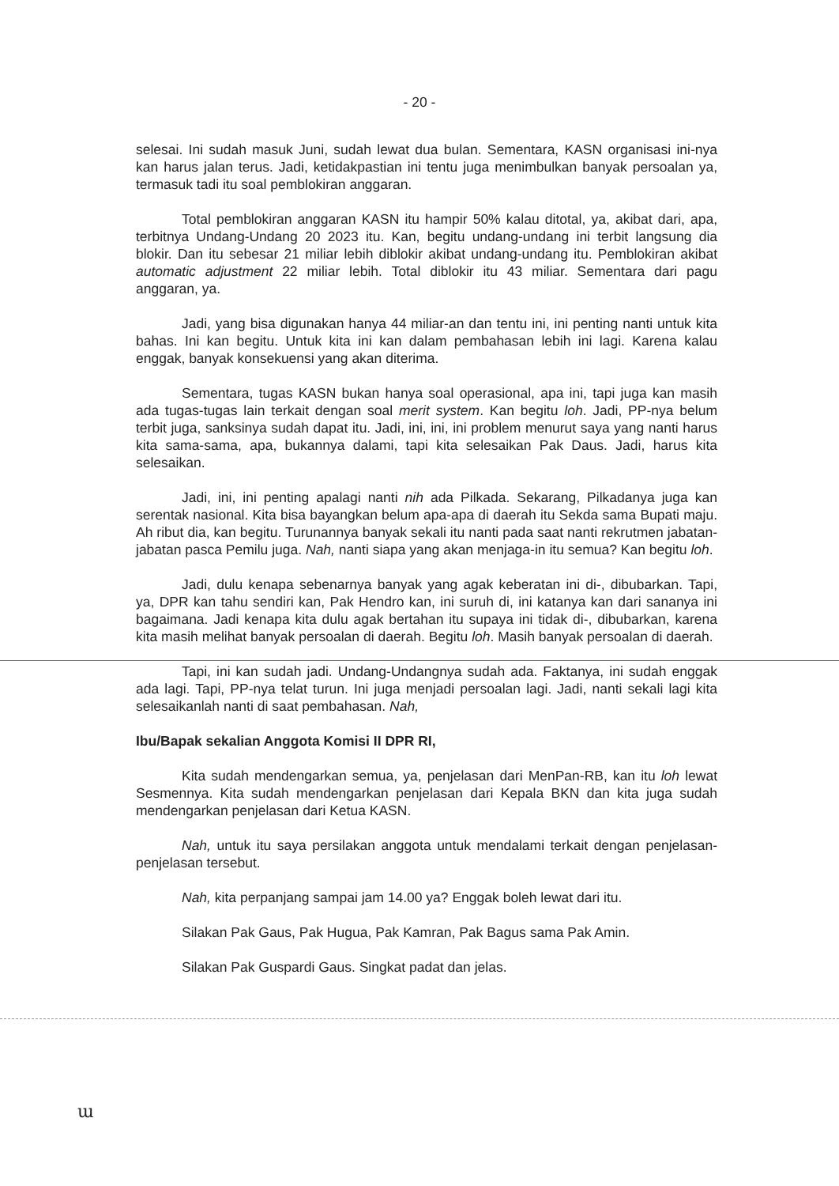- 20 -
selesai. Ini sudah masuk Juni, sudah lewat dua bulan. Sementara, KASN organisasi ini-nya kan harus jalan terus. Jadi, ketidakpastian ini tentu juga menimbulkan banyak persoalan ya, termasuk tadi itu soal pemblokiran anggaran.
Total pemblokiran anggaran KASN itu hampir 50% kalau ditotal, ya, akibat dari, apa, terbitnya Undang-Undang 20 2023 itu. Kan, begitu undang-undang ini terbit langsung dia blokir. Dan itu sebesar 21 miliar lebih diblokir akibat undang-undang itu. Pemblokiran akibat automatic adjustment 22 miliar lebih. Total diblokir itu 43 miliar. Sementara dari pagu anggaran, ya.
Jadi, yang bisa digunakan hanya 44 miliar-an dan tentu ini, ini penting nanti untuk kita bahas. Ini kan begitu. Untuk kita ini kan dalam pembahasan lebih ini lagi. Karena kalau enggak, banyak konsekuensi yang akan diterima.
Sementara, tugas KASN bukan hanya soal operasional, apa ini, tapi juga kan masih ada tugas-tugas lain terkait dengan soal merit system. Kan begitu loh. Jadi, PP-nya belum terbit juga, sanksinya sudah dapat itu. Jadi, ini, ini, ini problem menurut saya yang nanti harus kita sama-sama, apa, bukannya dalami, tapi kita selesaikan Pak Daus. Jadi, harus kita selesaikan.
Jadi, ini, ini penting apalagi nanti nih ada Pilkada. Sekarang, Pilkadanya juga kan serentak nasional. Kita bisa bayangkan belum apa-apa di daerah itu Sekda sama Bupati maju. Ah ribut dia, kan begitu. Turunannya banyak sekali itu nanti pada saat nanti rekrutmen jabatan-jabatan pasca Pemilu juga. Nah, nanti siapa yang akan menjaga-in itu semua? Kan begitu loh.
Jadi, dulu kenapa sebenarnya banyak yang agak keberatan ini di-, dibubarkan. Tapi, ya, DPR kan tahu sendiri kan, Pak Hendro kan, ini suruh di, ini katanya kan dari sananya ini bagaimana. Jadi kenapa kita dulu agak bertahan itu supaya ini tidak di-, dibubarkan, karena kita masih melihat banyak persoalan di daerah. Begitu loh. Masih banyak persoalan di daerah.
Tapi, ini kan sudah jadi. Undang-Undangnya sudah ada. Faktanya, ini sudah enggak ada lagi. Tapi, PP-nya telat turun. Ini juga menjadi persoalan lagi. Jadi, nanti sekali lagi kita selesaikanlah nanti di saat pembahasan. Nah,
Ibu/Bapak sekalian Anggota Komisi II DPR RI,
Kita sudah mendengarkan semua, ya, penjelasan dari MenPan-RB, kan itu loh lewat Sesmennya. Kita sudah mendengarkan penjelasan dari Kepala BKN dan kita juga sudah mendengarkan penjelasan dari Ketua KASN.
Nah, untuk itu saya persilakan anggota untuk mendalami terkait dengan penjelasan-penjelasan tersebut.
Nah, kita perpanjang sampai jam 14.00 ya? Enggak boleh lewat dari itu.
Silakan Pak Gaus, Pak Hugua, Pak Kamran, Pak Bagus sama Pak Amin.
Silakan Pak Guspardi Gaus. Singkat padat dan jelas.
ɯ